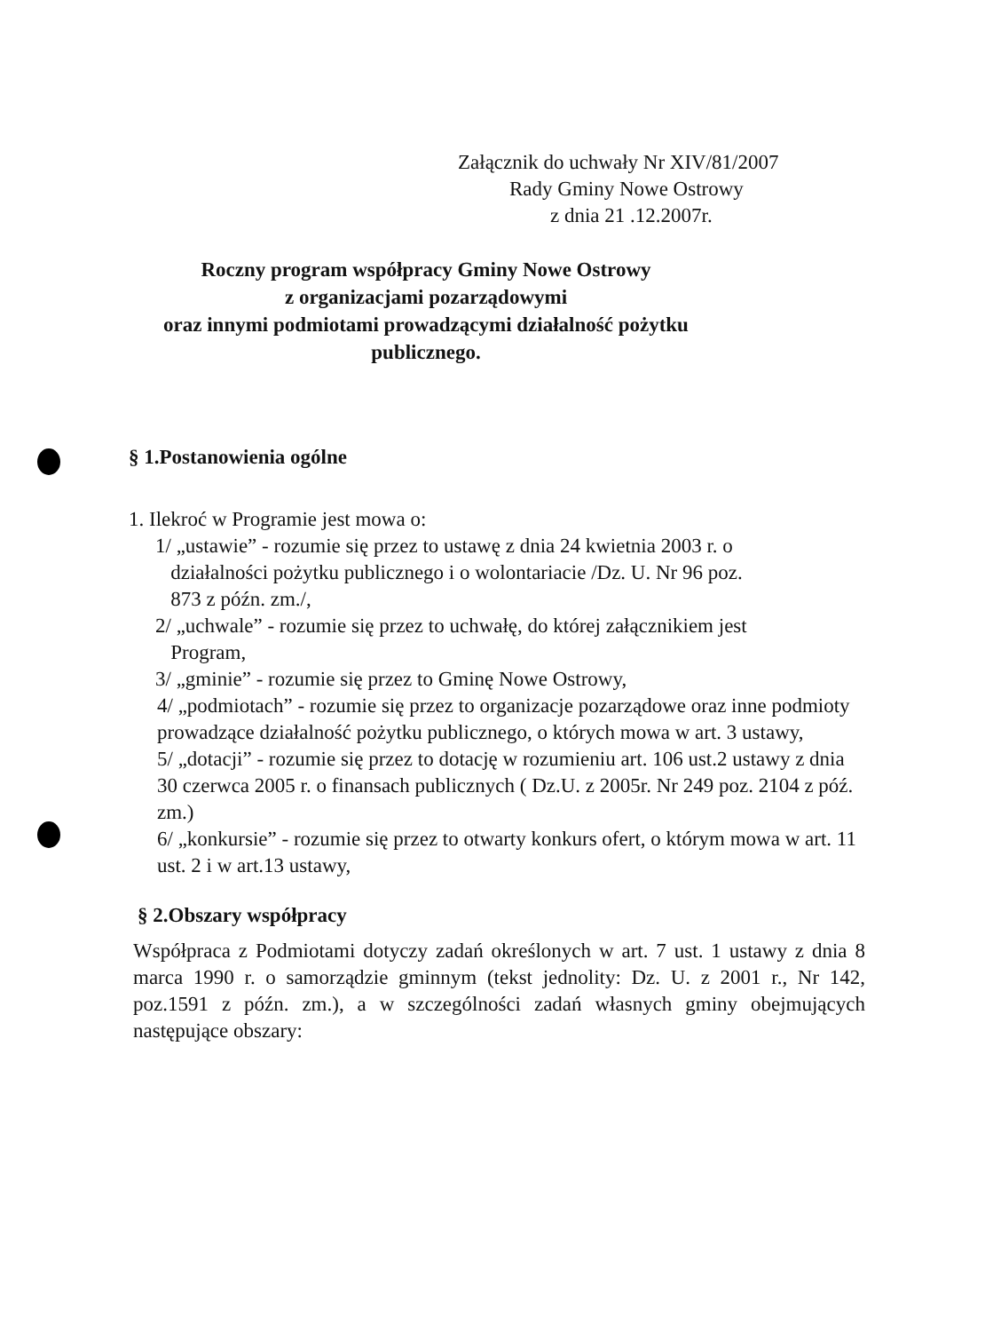Załącznik do uchwały Nr XIV/81/2007
Rady Gminy Nowe Ostrowy
z dnia 21 .12.2007r.
Roczny program współpracy Gminy Nowe Ostrowy
z organizacjami pozarządowymi
oraz innymi podmiotami prowadzącymi działalność pożytku
publicznego.
§ 1.Postanowienia ogólne
1. Ilekroć w Programie jest mowa o:
1/ „ustawie” - rozumie się przez to ustawę z dnia 24 kwietnia 2003 r. o
działalności pożytku publicznego i o wolontariacie /Dz. U. Nr 96 poz.
873 z późn. zm./,
2/ „uchwale” - rozumie się przez to uchwałę, do której załącznikiem jest
Program,
3/ „gminie” - rozumie się przez to Gminę Nowe Ostrowy,
4/ „podmiotach” - rozumie się przez to organizacje pozarządowe oraz inne podmioty prowadzące działalność pożytku publicznego, o których mowa w art. 3 ustawy,
5/ „dotacji” - rozumie się przez to dotację w rozumieniu art. 106 ust.2 ustawy z dnia 30 czerwca 2005 r. o finansach publicznych ( Dz.U. z 2005r. Nr 249 poz. 2104 z póź. zm.)
6/ „konkursie” - rozumie się przez to otwarty konkurs ofert, o którym mowa w art. 11 ust. 2 i w art.13 ustawy,
§ 2.Obszary współpracy
Współpraca z Podmiotami dotyczy zadań określonych w art. 7 ust. 1 ustawy z dnia 8 marca 1990 r. o samorządzie gminnym (tekst jednolity: Dz. U. z 2001 r., Nr 142, poz.1591 z późn. zm.), a w szczególności zadań własnych gminy obejmujących następujące obszary: